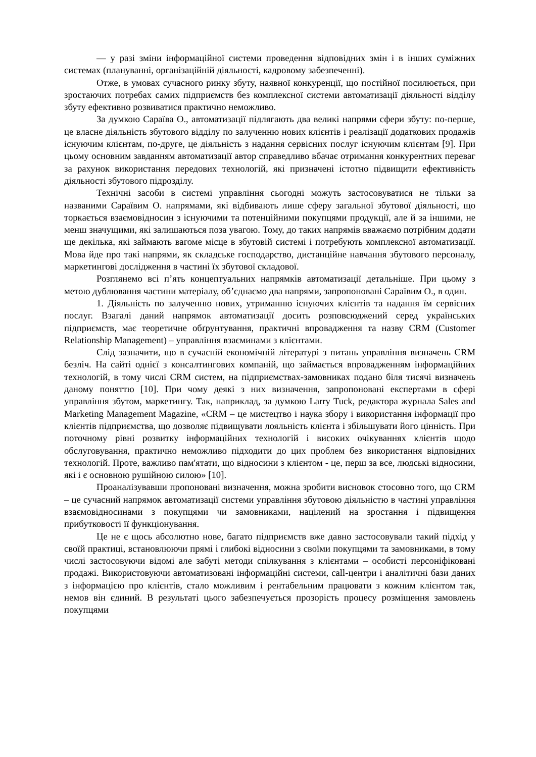— у разі зміни інформаційної системи проведення відповідних змін і в інших суміжних системах (плануванні, організаційній діяльності, кадровому забезпеченні).
Отже, в умовах сучасного ринку збуту, наявної конкуренції, що постійної посилюється, при зростаючих потребах самих підприємств без комплексної системи автоматизації діяльності відділу збуту ефективно розвиватися практично неможливо.
За думкою Сараїва О., автоматизації підлягають два великі напрями сфери збуту: по-перше, це власне діяльність збутового відділу по залученню нових клієнтів і реалізації додаткових продажів існуючим клієнтам, по-друге, це діяльність з надання сервісних послуг існуючим клієнтам [9]. При цьому основним завданням автоматизації автор справедливо вбачає отримання конкурентних переваг за рахунок використання передових технологій, які призначені істотно підвищити ефективність діяльності збутового підрозділу.
Технічні засоби в системі управління сьогодні можуть застосовуватися не тільки за названими Сараївим О. напрямами, які відбивають лише сферу загальної збутової діяльності, що торкається взаємовідносин з існуючими та потенційними покупцями продукції, але й за іншими, не менш значущими, які залишаються поза увагою. Тому, до таких напрямів вважаємо потрібним додати ще декілька, які займають вагоме місце в збутовій системі і потребують комплексної автоматизації. Мова йде про такі напрями, як складське господарство, дистанційне навчання збутового персоналу, маркетингові дослідження в частині їх збутової складової.
Розглянемо всі п’ять концептуальних напрямків автоматизації детальніше. При цьому з метою дублювання частини матеріалу, об’єднаємо два напрями, запропоновані Сараївим О., в один.
1. Діяльність по залученню нових, утриманню існуючих клієнтів та надання їм сервісних послуг. Взагалі даний напрямок автоматизації досить розповсюджений серед українських підприємств, має теоретичне обґрунтування, практичні впровадження та назву CRM (Customer Relationship Management) – управління взаєминами з клієнтами.
Слід зазначити, що в сучасній економічній літературі з питань управління визначень CRM безліч. На сайті однієї з консалтингових компаній, що займається впровадженням інформаційних технологій, в тому числі CRM систем, на підприємствах-замовниках подано біля тисячі визначень даному поняттю [10]. При чому деякі з них визначення, запропоновані експертами в сфері управління збутом, маркетингу. Так, наприклад, за думкою Larry Tuck, редактора журнала Sales and Marketing Management Magazine, «CRM – це мистецтво і наука збору і використання інформації про клієнтів підприємства, що дозволяє підвищувати лояльність клієнта і збільшувати його цінність. При поточному рівні розвитку інформаційних технологій і високих очікуваннях клієнтів щодо обслуговування, практично неможливо підходити до цих проблем без використання відповідних технологій. Проте, важливо пам'ятати, що відносини з клієнтом - це, перш за все, людські відносини, які і є основною рушійною силою» [10].
Проаналізувавши пропоновані визначення, можна зробити висновок стосовно того, що CRM – це сучасний напрямок автоматизації системи управління збутовою діяльністю в частині управління взаємовідносинами з покупцями чи замовниками, націлений на зростання і підвищення прибутковості її функціонування.
Це не є щось абсолютно нове, багато підприємств вже давно застосовували такий підхід у своїй практиці, встановлюючи прямі і глибокі відносини з своїми покупцями та замовниками, в тому числі застосовуючи відомі але забуті методи спілкування з клієнтами – особисті персоніфіковані продажі. Використовуючи автоматизовані інформаційні системи, call-центри і аналітичні бази даних з інформацією про клієнтів, стало можливим і рентабельним працювати з кожним клієнтом так, немов він єдиний. В результаті цього забезпечується прозорість процесу розміщення замовлень покупцями